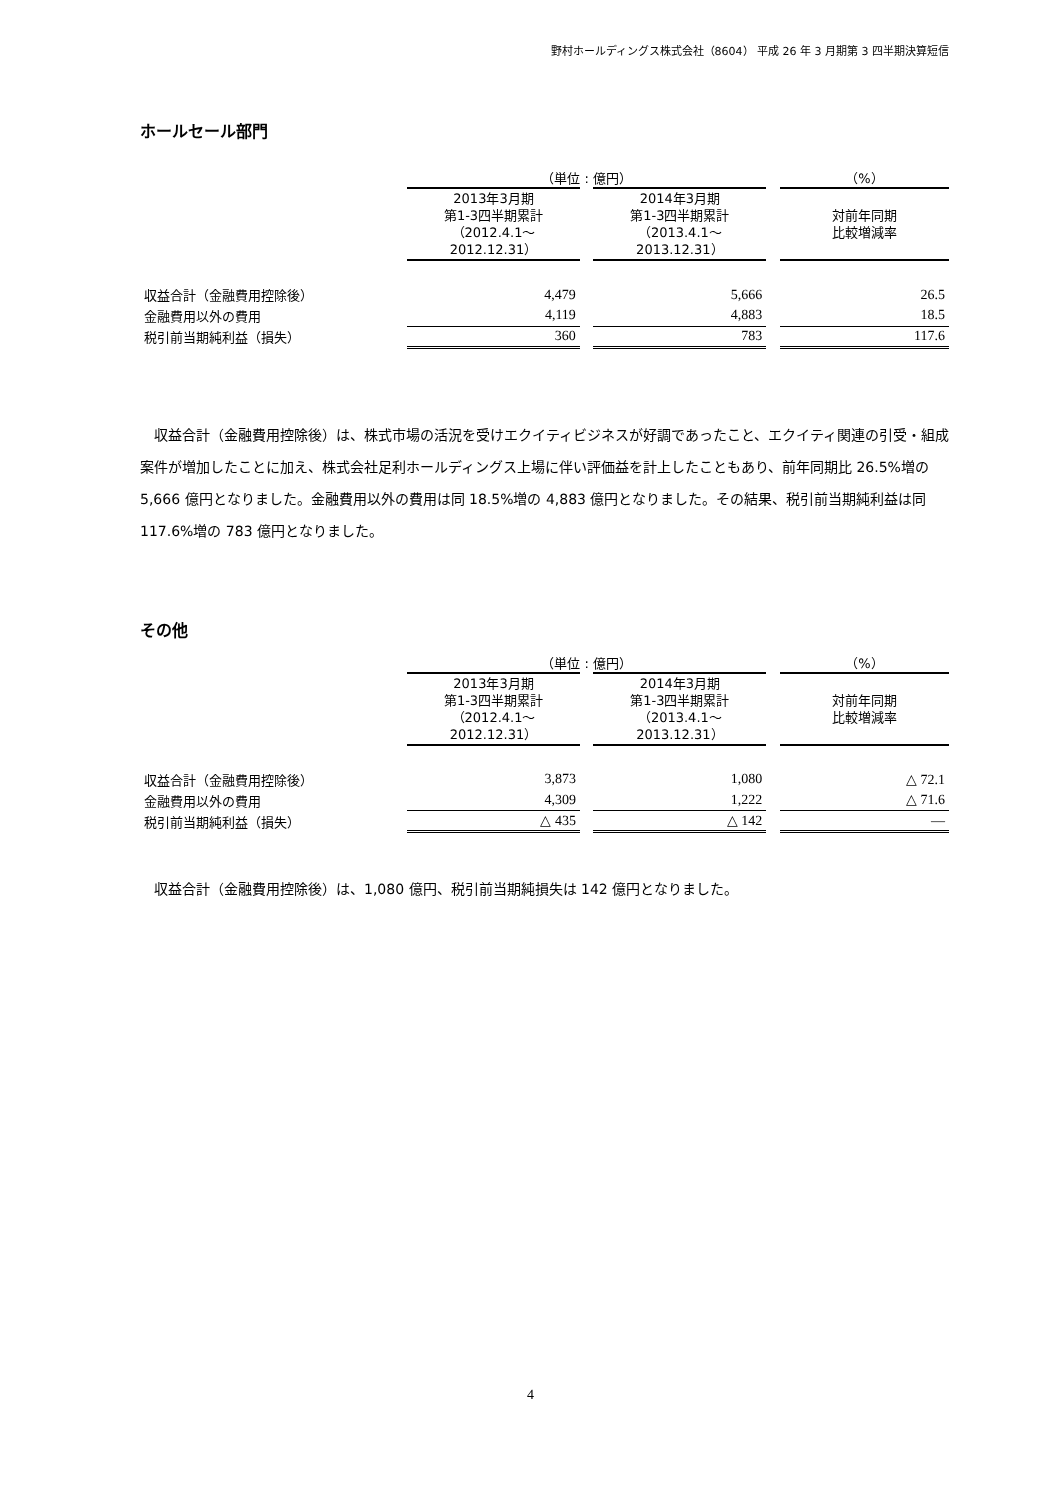野村ホールディングス株式会社（8604） 平成 26 年 3 月期第 3 四半期決算短信
ホールセール部門
| | （単位 : 億円） | | | | （%） |
| --- | --- | --- | --- | --- | --- |
| | 2013年3月期 第1-3四半期累計 （2012.4.1～2012.12.31） | | 2014年3月期 第1-3四半期累計 （2013.4.1～2013.12.31） | | 対前年同期 比較増減率 |
| 収益合計（金融費用控除後） | 4,479 | | 5,666 | | 26.5 |
| 金融費用以外の費用 | 4,119 | | 4,883 | | 18.5 |
| 税引前当期純利益（損失） | 360 | | 783 | | 117.6 |
収益合計（金融費用控除後）は、株式市場の活況を受けエクイティビジネスが好調であったこと、エクイティ関連の引受・組成案件が増加したことに加え、株式会社足利ホールディングス上場に伴い評価益を計上したこともあり、前年同期比 26.5%増の 5,666 億円となりました。金融費用以外の費用は同 18.5%増の 4,883 億円となりました。その結果、税引前当期純利益は同 117.6%増の 783 億円となりました。
その他
| | （単位 : 億円） | | | | （%） |
| --- | --- | --- | --- | --- | --- |
| | 2013年3月期 第1-3四半期累計 （2012.4.1～2012.12.31） | | 2014年3月期 第1-3四半期累計 （2013.4.1～2013.12.31） | | 対前年同期 比較増減率 |
| 収益合計（金融費用控除後） | 3,873 | | 1,080 | | △ 72.1 |
| 金融費用以外の費用 | 4,309 | | 1,222 | | △ 71.6 |
| 税引前当期純利益（損失） | △ 435 | | △ 142 | | ― |
収益合計（金融費用控除後）は、1,080 億円、税引前当期純損失は 142 億円となりました。
4